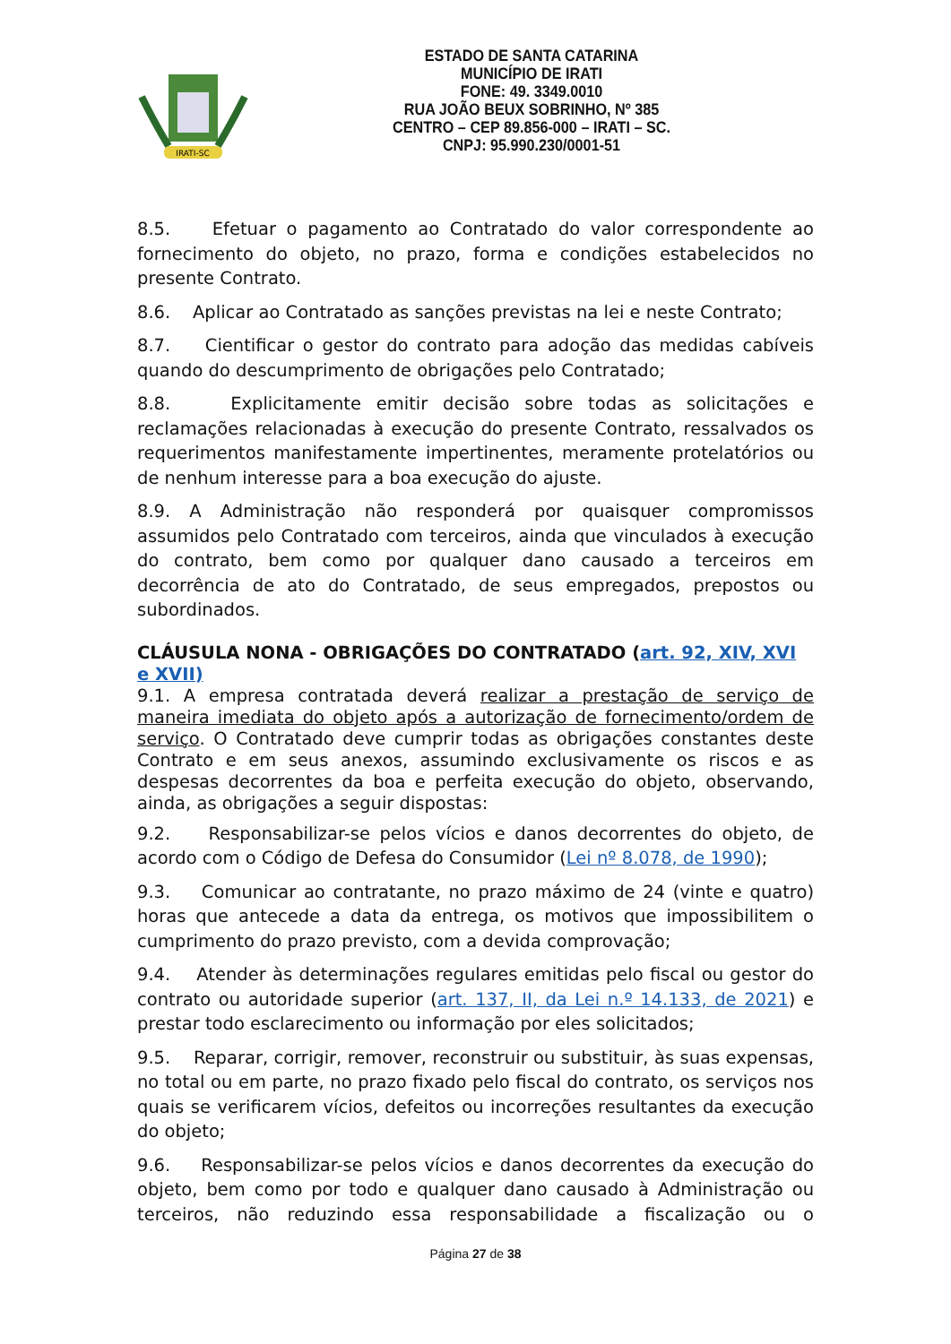IRATI-SC
ESTADO DE SANTA CATARINA
MUNICÍPIO DE IRATI
FONE: 49. 3349.0010
RUA JOÃO BEUX SOBRINHO, Nº 385
CENTRO – CEP 89.856-000 – IRATI – SC.
CNPJ: 95.990.230/0001-51
8.5. Efetuar o pagamento ao Contratado do valor correspondente ao fornecimento do objeto, no prazo, forma e condições estabelecidos no presente Contrato.
8.6. Aplicar ao Contratado as sanções previstas na lei e neste Contrato;
8.7. Cientificar o gestor do contrato para adoção das medidas cabíveis quando do descumprimento de obrigações pelo Contratado;
8.8. Explicitamente emitir decisão sobre todas as solicitações e reclamações relacionadas à execução do presente Contrato, ressalvados os requerimentos manifestamente impertinentes, meramente protelatórios ou de nenhum interesse para a boa execução do ajuste.
8.9. A Administração não responderá por quaisquer compromissos assumidos pelo Contratado com terceiros, ainda que vinculados à execução do contrato, bem como por qualquer dano causado a terceiros em decorrência de ato do Contratado, de seus empregados, prepostos ou subordinados.
CLÁUSULA NONA - OBRIGAÇÕES DO CONTRATADO (art. 92, XIV, XVI e XVII)
9.1. A empresa contratada deverá realizar a prestação de serviço de maneira imediata do objeto após a autorização de fornecimento/ordem de serviço. O Contratado deve cumprir todas as obrigações constantes deste Contrato e em seus anexos, assumindo exclusivamente os riscos e as despesas decorrentes da boa e perfeita execução do objeto, observando, ainda, as obrigações a seguir dispostas:
9.2. Responsabilizar-se pelos vícios e danos decorrentes do objeto, de acordo com o Código de Defesa do Consumidor (Lei nº 8.078, de 1990);
9.3. Comunicar ao contratante, no prazo máximo de 24 (vinte e quatro) horas que antecede a data da entrega, os motivos que impossibilitem o cumprimento do prazo previsto, com a devida comprovação;
9.4. Atender às determinações regulares emitidas pelo fiscal ou gestor do contrato ou autoridade superior (art. 137, II, da Lei n.º 14.133, de 2021) e prestar todo esclarecimento ou informação por eles solicitados;
9.5. Reparar, corrigir, remover, reconstruir ou substituir, às suas expensas, no total ou em parte, no prazo fixado pelo fiscal do contrato, os serviços nos quais se verificarem vícios, defeitos ou incorreções resultantes da execução do objeto;
9.6. Responsabilizar-se pelos vícios e danos decorrentes da execução do objeto, bem como por todo e qualquer dano causado à Administração ou terceiros, não reduzindo essa responsabilidade a fiscalização ou o
Página 27 de 38